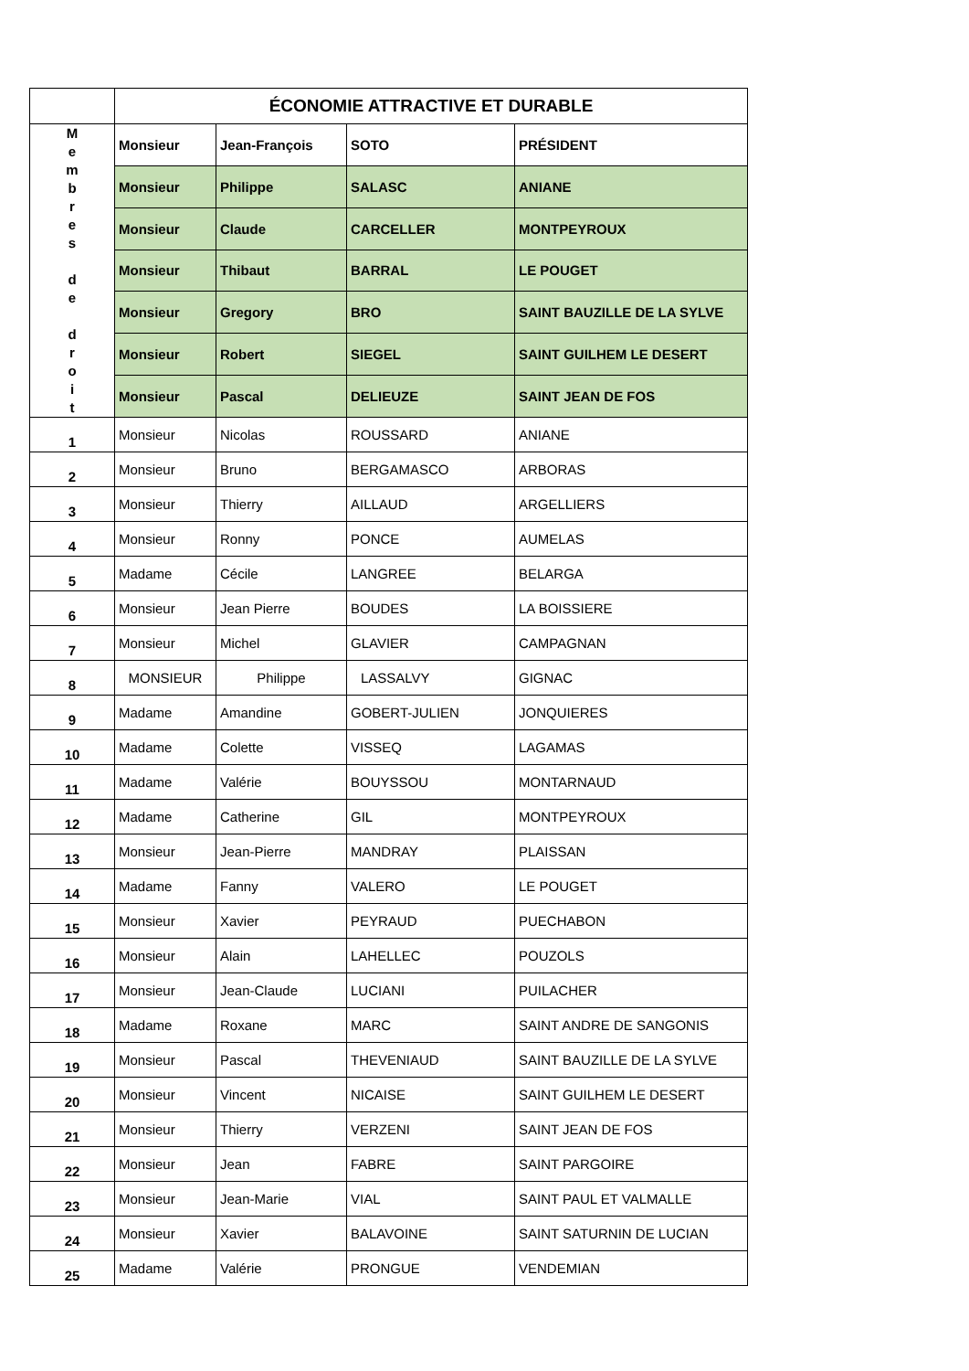| | ÉCONOMIE ATTRACTIVE ET DURABLE | | | |
| M e m b r e s d e d r o i t | Monsieur | Jean-François | SOTO | PRÉSIDENT |
| | Monsieur | Philippe | SALASC | ANIANE |
| | Monsieur | Claude | CARCELLER | MONTPEYROUX |
| | Monsieur | Thibaut | BARRAL | LE POUGET |
| | Monsieur | Gregory | BRO | SAINT BAUZILLE DE LA SYLVE |
| | Monsieur | Robert | SIEGEL | SAINT GUILHEM LE DESERT |
| | Monsieur | Pascal | DELIEUZE | SAINT JEAN DE FOS |
| 1 | Monsieur | Nicolas | ROUSSARD | ANIANE |
| 2 | Monsieur | Bruno | BERGAMASCO | ARBORAS |
| 3 | Monsieur | Thierry | AILLAUD | ARGELLIERS |
| 4 | Monsieur | Ronny | PONCE | AUMELAS |
| 5 | Madame | Cécile | LANGREE | BELARGA |
| 6 | Monsieur | Jean Pierre | BOUDES | LA BOISSIERE |
| 7 | Monsieur | Michel | GLAVIER | CAMPAGNAN |
| 8 | MONSIEUR | Philippe | LASSALVY | GIGNAC |
| 9 | Madame | Amandine | GOBERT-JULIEN | JONQUIERES |
| 10 | Madame | Colette | VISSEQ | LAGAMAS |
| 11 | Madame | Valérie | BOUYSSOU | MONTARNAUD |
| 12 | Madame | Catherine | GIL | MONTPEYROUX |
| 13 | Monsieur | Jean-Pierre | MANDRAY | PLAISSAN |
| 14 | Madame | Fanny | VALERO | LE POUGET |
| 15 | Monsieur | Xavier | PEYRAUD | PUECHABON |
| 16 | Monsieur | Alain | LAHELLEC | POUZOLS |
| 17 | Monsieur | Jean-Claude | LUCIANI | PUILACHER |
| 18 | Madame | Roxane | MARC | SAINT ANDRE DE SANGONIS |
| 19 | Monsieur | Pascal | THEVENIAUD | SAINT BAUZILLE DE LA SYLVE |
| 20 | Monsieur | Vincent | NICAISE | SAINT GUILHEM LE DESERT |
| 21 | Monsieur | Thierry | VERZENI | SAINT JEAN DE FOS |
| 22 | Monsieur | Jean | FABRE | SAINT PARGOIRE |
| 23 | Monsieur | Jean-Marie | VIAL | SAINT PAUL ET VALMALLE |
| 24 | Monsieur | Xavier | BALAVOINE | SAINT SATURNIN DE LUCIAN |
| 25 | Madame | Valérie | PRONGUE | VENDEMIAN |